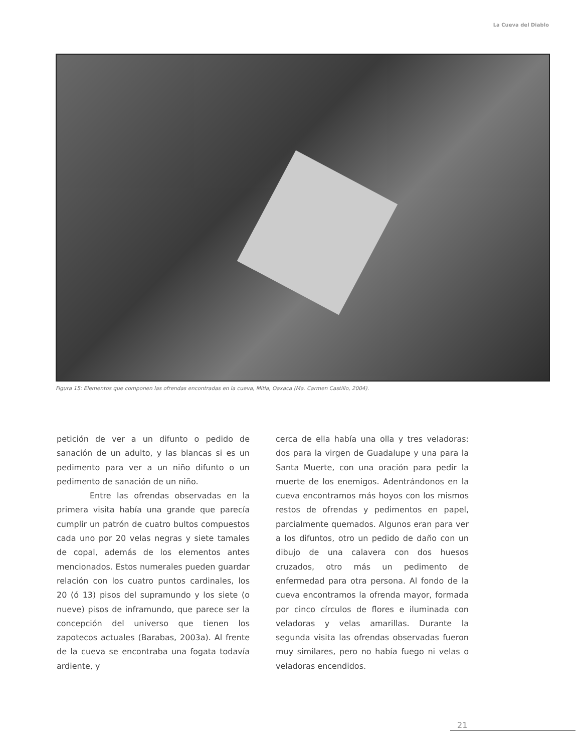La Cueva del Diablo
Figura 15: Elementos que componen las ofrendas encontradas en la cueva, Mitla, Oaxaca (Ma. Carmen Castillo, 2004).
petición de ver a un difunto o pedido de sanación de un adulto, y las blancas si es un pedimento para ver a un niño difunto o un pedimento de sanación de un niño.
Entre las ofrendas observadas en la primera visita había una grande que parecía cumplir un patrón de cuatro bultos compuestos cada uno por 20 velas negras y siete tamales de copal, además de los elementos antes mencionados. Estos numerales pueden guardar relación con los cuatro puntos cardinales, los 20 (ó 13) pisos del supramundo y los siete (o nueve) pisos de inframundo, que parece ser la concepción del universo que tienen los zapotecos actuales (Barabas, 2003a). Al frente de la cueva se encontraba una fogata todavía ardiente, y
cerca de ella había una olla y tres veladoras: dos para la virgen de Guadalupe y una para la Santa Muerte, con una oración para pedir la muerte de los enemigos. Adentrándonos en la cueva encontramos más hoyos con los mismos restos de ofrendas y pedimentos en papel, parcialmente quemados. Algunos eran para ver a los difuntos, otro un pedido de daño con un dibujo de una calavera con dos huesos cruzados, otro más un pedimento de enfermedad para otra persona. Al fondo de la cueva encontramos la ofrenda mayor, formada por cinco círculos de flores e iluminada con veladoras y velas amarillas. Durante la segunda visita las ofrendas observadas fueron muy similares, pero no había fuego ni velas o veladoras encendidos.
21